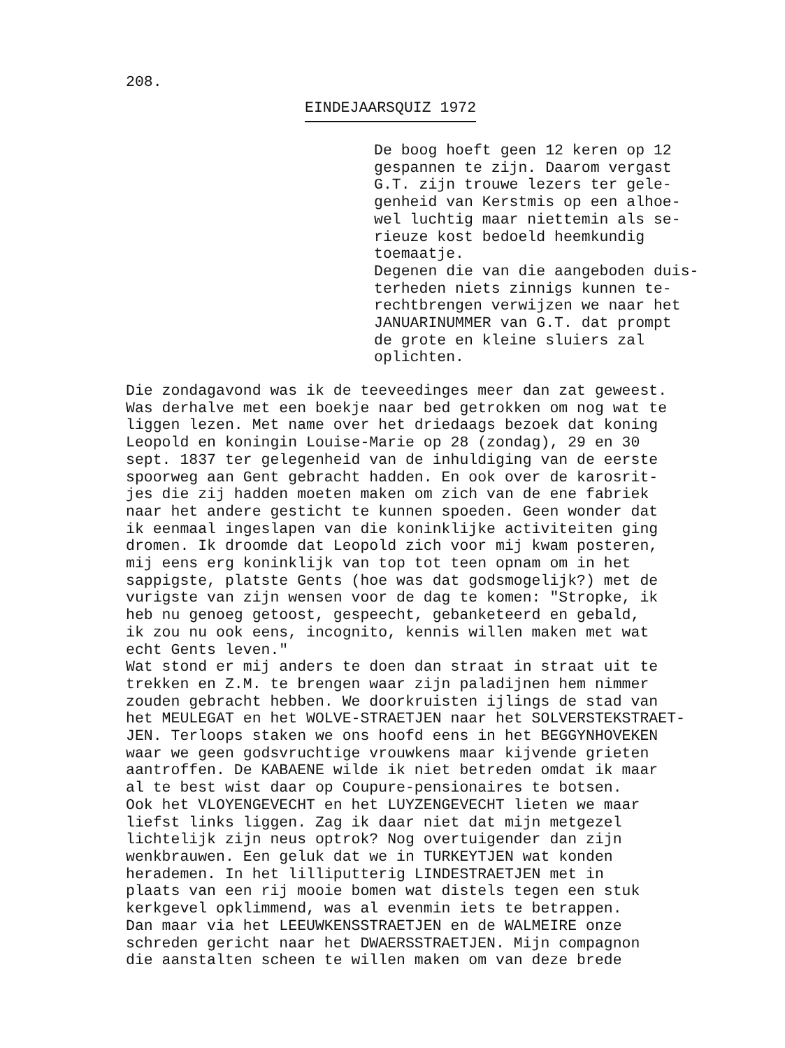208.
EINDEJAARSQUIZ 1972
De boog hoeft geen 12 keren op 12 gespannen te zijn. Daarom vergast G.T. zijn trouwe lezers ter gele- genheid van Kerstmis op een alhoe- wel luchtig maar niettemin als se- rieuze kost bedoeld heemkundig toemaatje. Degenen die van die aangeboden duis- terheden niets zinnigs kunnen te- rechtbrengen verwijzen we naar het JANUARINUMMER van G.T. dat prompt de grote en kleine sluiers zal oplichten.
Die zondagavond was ik de teeveedinges meer dan zat geweest. Was derhalve met een boekje naar bed getrokken om nog wat te liggen lezen. Met name over het driedaags bezoek dat koning Leopold en koningin Louise-Marie op 28 (zondag), 29 en 30 sept. 1837 ter gelegenheid van de inhuldiging van de eerste spoorweg aan Gent gebracht hadden. En ook over de karosrit- jes die zij hadden moeten maken om zich van de ene fabriek naar het andere gesticht te kunnen spoeden. Geen wonder dat ik eenmaal ingeslapen van die koninklijke activiteiten ging dromen. Ik droomde dat Leopold zich voor mij kwam posteren, mij eens erg koninklijk van top tot teen opnam om in het sappigste, platste Gents (hoe was dat godsmogelijk?) met de vurigste van zijn wensen voor de dag te komen: "Stropke, ik heb nu genoeg getoost, gespeecht, gebanketeerd en gebald, ik zou nu ook eens, incognito, kennis willen maken met wat echt Gents leven." Wat stond er mij anders te doen dan straat in straat uit te trekken en Z.M. te brengen waar zijn paladijnen hem nimmer zouden gebracht hebben. We doorkruisten ijlings de stad van het MEULEGAT en het WOLVE-STRAETJEN naar het SOLVERSTEKSTRAET- JEN. Terloops staken we ons hoofd eens in het BEGGYNHOVEKEN waar we geen godsvruchtige vrouwkens maar kijvende grieten aantroffen. De KABAENE wilde ik niet betreden omdat ik maar al te best wist daar op Coupure-pensionaires te botsen. Ook het VLOYENGEVECHT en het LUYZENGEVECHT lieten we maar liefst links liggen. Zag ik daar niet dat mijn metgezel lichtelijk zijn neus optrok? Nog overtuigender dan zijn wenkbrauwen. Een geluk dat we in TURKEYTJEN wat konden herademen. In het lilliputterig LINDESTRAETJEN met in plaats van een rij mooie bomen wat distels tegen een stuk kerkgevel opklimmend, was al evenmin iets te betrappen. Dan maar via het LEEUWKENSSTRAETJEN en de WALMEIRE onze schreden gericht naar het DWAERSSTRAETJEN. Mijn compagnon die aanstalten scheen te willen maken om van deze brede